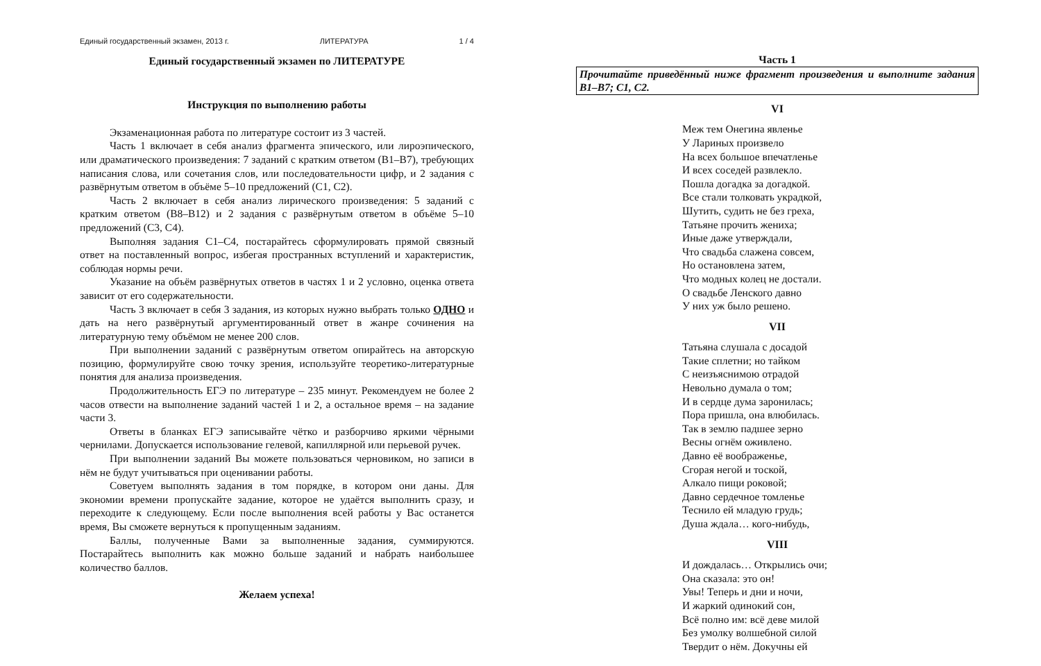Единый государственный экзамен, 2013 г. ЛИТЕРАТУРА 1 / 4
Единый государственный экзамен по ЛИТЕРАТУРЕ
Инструкция по выполнению работы
Экзаменационная работа по литературе состоит из 3 частей.
Часть 1 включает в себя анализ фрагмента эпического, или лироэпического, или драматического произведения: 7 заданий с кратким ответом (В1–В7), требующих написания слова, или сочетания слов, или последовательности цифр, и 2 задания с развёрнутым ответом в объёме 5–10 предложений (С1, С2).
Часть 2 включает в себя анализ лирического произведения: 5 заданий с кратким ответом (В8–В12) и 2 задания с развёрнутым ответом в объёме 5–10 предложений (С3, С4).
Выполняя задания С1–С4, постарайтесь сформулировать прямой связный ответ на поставленный вопрос, избегая пространных вступлений и характеристик, соблюдая нормы речи.
Указание на объём развёрнутых ответов в частях 1 и 2 условно, оценка ответа зависит от его содержательности.
Часть 3 включает в себя 3 задания, из которых нужно выбрать только ОДНО и дать на него развёрнутый аргументированный ответ в жанре сочинения на литературную тему объёмом не менее 200 слов.
При выполнении заданий с развёрнутым ответом опирайтесь на авторскую позицию, формулируйте свою точку зрения, используйте теоретико-литературные понятия для анализа произведения.
Продолжительность ЕГЭ по литературе – 235 минут. Рекомендуем не более 2 часов отвести на выполнение заданий частей 1 и 2, а остальное время – на задание части 3.
Ответы в бланках ЕГЭ записывайте чётко и разборчиво яркими чёрными чернилами. Допускается использование гелевой, капиллярной или перьевой ручек.
При выполнении заданий Вы можете пользоваться черновиком, но записи в нём не будут учитываться при оценивании работы.
Советуем выполнять задания в том порядке, в котором они даны. Для экономии времени пропускайте задание, которое не удаётся выполнить сразу, и переходите к следующему. Если после выполнения всей работы у Вас останется время, Вы сможете вернуться к пропущенным заданиям.
Баллы, полученные Вами за выполненные задания, суммируются. Постарайтесь выполнить как можно больше заданий и набрать наибольшее количество баллов.
Желаем успеха!
Часть 1
Прочитайте приведённый ниже фрагмент произведения и выполните задания В1–В7; С1, С2.
VI
Меж тем Онегина явленье
У Лариных произвело
На всех большое впечатленье
И всех соседей развлекло.
Пошла догадка за догадкой.
Все стали толковать украдкой,
Шутить, судить не без греха,
Татьяне прочить жениха;
Иные даже утверждали,
Что свадьба слажена совсем,
Но остановлена затем,
Что модных колец не достали.
О свадьбе Ленского давно
У них уж было решено.
VII
Татьяна слушала с досадой
Такие сплетни; но тайком
С неизъяснимою отрадой
Невольно думала о том;
И в сердце дума заронилась;
Пора пришла, она влюбилась.
Так в землю падшее зерно
Весны огнём оживлено.
Давно её воображенье,
Сгорая негой и тоской,
Алкало пищи роковой;
Давно сердечное томленье
Теснило ей младую грудь;
Душа ждала… кого-нибудь,
VIII
И дождалась… Открылись очи;
Она сказала: это он!
Увы! Теперь и дни и ночи,
И жаркий одинокий сон,
Всё полно им: всё деве милой
Без умолку волшебной силой
Твердит о нём. Докучны ей